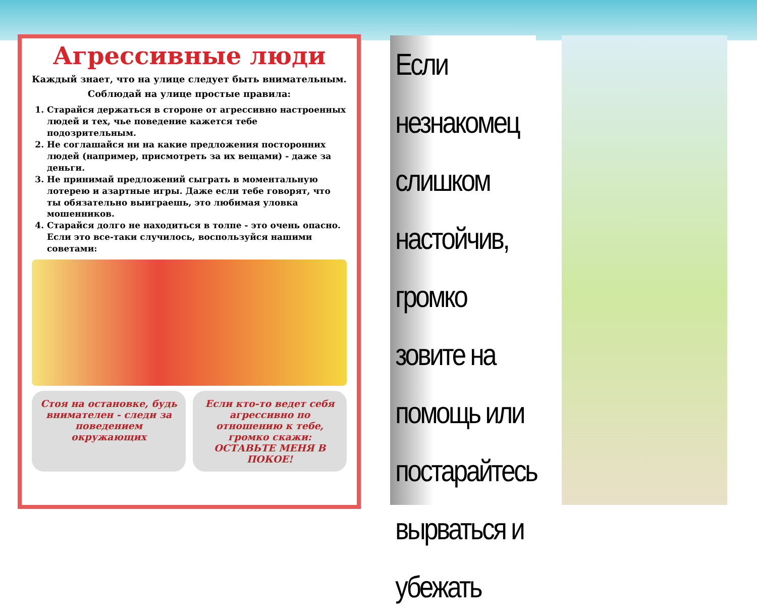Агрессивные люди
Каждый знает, что на улице следует быть внимательным.
Соблюдай на улице простые правила:
1. Старайся держаться в стороне от агрессивно настроенных людей и тех, чье поведение кажется тебе подозрительным.
2. Не соглашайся ни на какие предложения посторонних людей (например, присмотреть за их вещами) - даже за деньги.
3. Не принимай предложений сыграть в моментальную лотерею и азартные игры. Даже если тебе говорят, что ты обязательно выиграешь, это любимая уловка мошенников.
4. Старайся долго не находиться в толпе - это очень опасно. Если это все-таки случилось, воспользуйся нашими советами:
Стоя на остановке, будь внимателен - следи за поведением окружающих
Если кто-то ведет себя агрессивно по отношению к тебе, громко скажи: ОСТАВЬТЕ МЕНЯ В ПОКОЕ!
Если незнакомец слишком настойчив, громко зовите на помощь или постарайтесь вырваться и убежать